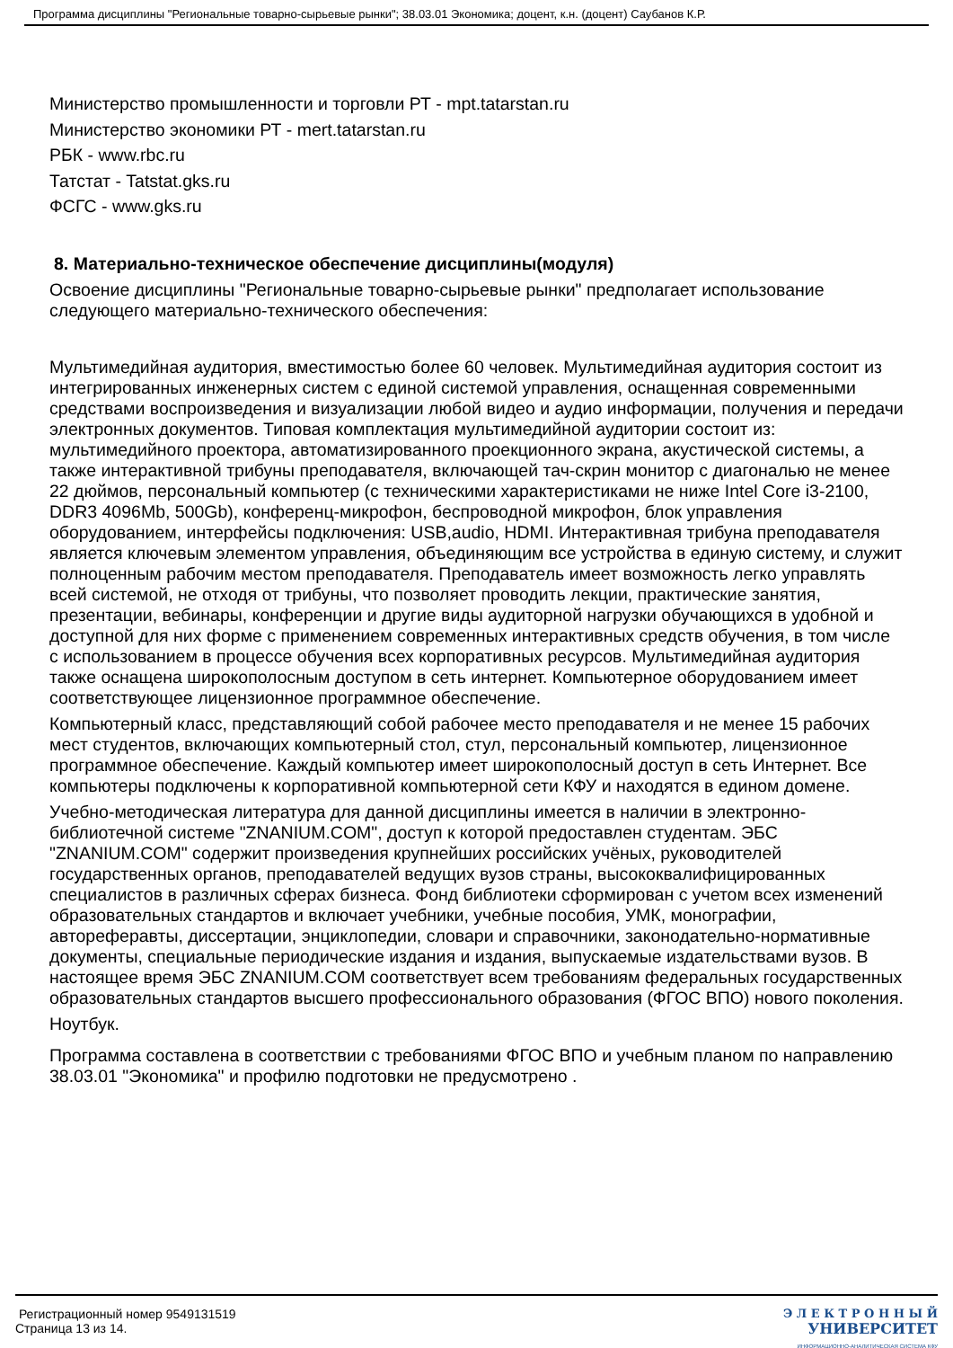Программа дисциплины "Региональные товарно-сырьевые рынки"; 38.03.01 Экономика; доцент, к.н. (доцент) Саубанов К.Р.
Министерство промышленности и торговли РТ - mpt.tatarstan.ru
Министерство экономики РТ - mert.tatarstan.ru
РБК - www.rbc.ru
Татстат - Tatstat.gks.ru
ФСГС - www.gks.ru
8. Материально-техническое обеспечение дисциплины(модуля)
Освоение дисциплины "Региональные товарно-сырьевые рынки" предполагает использование следующего материально-технического обеспечения:
Мультимедийная аудитория, вместимостью более 60 человек. Мультимедийная аудитория состоит из интегрированных инженерных систем с единой системой управления, оснащенная современными средствами воспроизведения и визуализации любой видео и аудио информации, получения и передачи электронных документов. Типовая комплектация мультимедийной аудитории состоит из: мультимедийного проектора, автоматизированного проекционного экрана, акустической системы, а также интерактивной трибуны преподавателя, включающей тач-скрин монитор с диагональю не менее 22 дюймов, персональный компьютер (с техническими характеристиками не ниже Intel Core i3-2100, DDR3 4096Mb, 500Gb), конференц-микрофон, беспроводной микрофон, блок управления оборудованием, интерфейсы подключения: USB,audio, HDMI. Интерактивная трибуна преподавателя является ключевым элементом управления, объединяющим все устройства в единую систему, и служит полноценным рабочим местом преподавателя. Преподаватель имеет возможность легко управлять всей системой, не отходя от трибуны, что позволяет проводить лекции, практические занятия, презентации, вебинары, конференции и другие виды аудиторной нагрузки обучающихся в удобной и доступной для них форме с применением современных интерактивных средств обучения, в том числе с использованием в процессе обучения всех корпоративных ресурсов. Мультимедийная аудитория также оснащена широкополосным доступом в сеть интернет. Компьютерное оборудованием имеет соответствующее лицензионное программное обеспечение.
Компьютерный класс, представляющий собой рабочее место преподавателя и не менее 15 рабочих мест студентов, включающих компьютерный стол, стул, персональный компьютер, лицензионное программное обеспечение. Каждый компьютер имеет широкополосный доступ в сеть Интернет. Все компьютеры подключены к корпоративной компьютерной сети КФУ и находятся в едином домене.
Учебно-методическая литература для данной дисциплины имеется в наличии в электронно-библиотечной системе "ZNANIUM.COM", доступ к которой предоставлен студентам. ЭБС "ZNANIUM.COM" содержит произведения крупнейших российских учёных, руководителей государственных органов, преподавателей ведущих вузов страны, высококвалифицированных специалистов в различных сферах бизнеса. Фонд библиотеки сформирован с учетом всех изменений образовательных стандартов и включает учебники, учебные пособия, УМК, монографии, автореферавты, диссертации, энциклопедии, словари и справочники, законодательно-нормативные документы, специальные периодические издания и издания, выпускаемые издательствами вузов. В настоящее время ЭБС ZNANIUM.COM соответствует всем требованиям федеральных государственных образовательных стандартов высшего профессионального образования (ФГОС ВПО) нового поколения.
Ноутбук.
Программа составлена в соответствии с требованиями ФГОС ВПО и учебным планом по направлению 38.03.01 "Экономика" и профилю подготовки не предусмотрено .
Регистрационный номер 9549131519
Страница 13 из 14.
Э Л Е К Т Р О Н Н Ы Й
УНИВЕРСИТЕТ
ИНФОРМАЦИОННО-АНАЛИТИЧЕСКАЯ СИСТЕМА КФУ